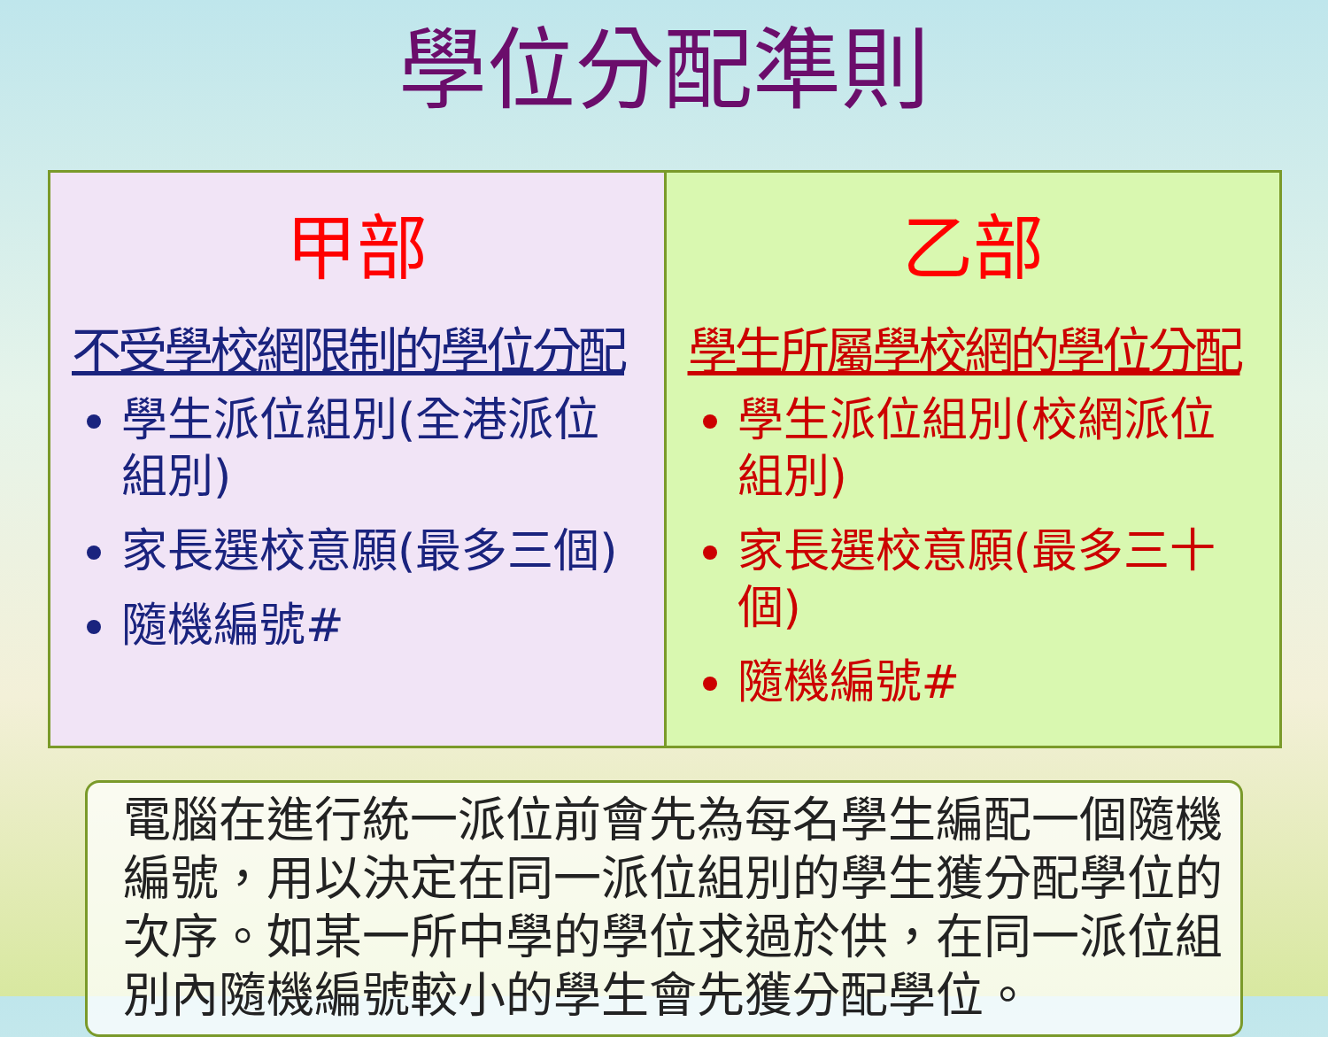學位分配準則
| 甲部 不受學校網限制的學位分配 學生派位組別(全港派位組別) 家長選校意願(最多三個) 隨機編號# | 乙部 學生所屬學校網的學位分配 學生派位組別(校網派位組別) 家長選校意願(最多三十個) 隨機編號# |
電腦在進行統一派位前會先為每名學生編配一個隨機編號，用以決定在同一派位組別的學生獲分配學位的次序。如某一所中學的學位求過於供，在同一派位組別內隨機編號較小的學生會先獲分配學位。